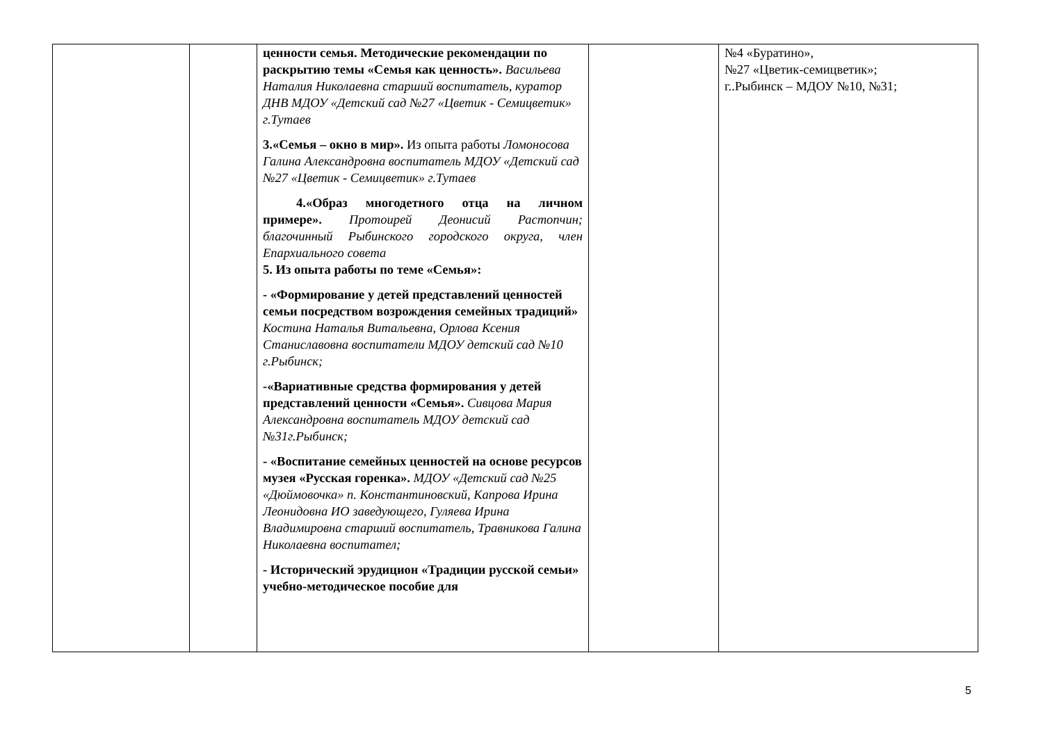| | | ценности семья. Методические рекомендации по раскрытию темы «Семья как ценность». Васильева Наталия Николаевна старший воспитатель, куратор ДНВ МДОУ «Детский сад №27 «Цветик - Семицветик» г.Тутаев 3.«Семья – окно в мир». Из опыта работы Ломоносова Галина Александровна воспитатель МДОУ «Детский сад №27 «Цветик - Семицветик» г.Тутаев 4.«Образ многодетного отца на личном примере». Протоирей Деонисий Растопчин; благочинный Рыбинского городского округа, член Епархиального совета 5. Из опыта работы по теме «Семья»: - «Формирование у детей представлений ценностей семьи посредством возрождения семейных традиций» Костина Наталья Витальевна, Орлова Ксения Станиславовна воспитатели МДОУ детский сад №10 г.Рыбинск; -«Вариативные средства формирования у детей представлений ценности «Семья». Сивцова Мария Александровна воспитатель МДОУ детский сад №31г.Рыбинск; - «Воспитание семейных ценностей на основе ресурсов музея «Русская горенка». МДОУ «Детский сад №25 «Дюймовочка» п. Константиновский, Капрова Ирина Леонидовна ИО заведующего, Гуляева Ирина Владимировна старший воспитатель, Травникова Галина Николаевна воспитател; - Исторический эрудицион «Традиции русской семьи» учебно-методическое пособие для | | №4 «Буратино», №27 «Цветик-семицветик»; г..Рыбинск – МДОУ №10, №31; |
5